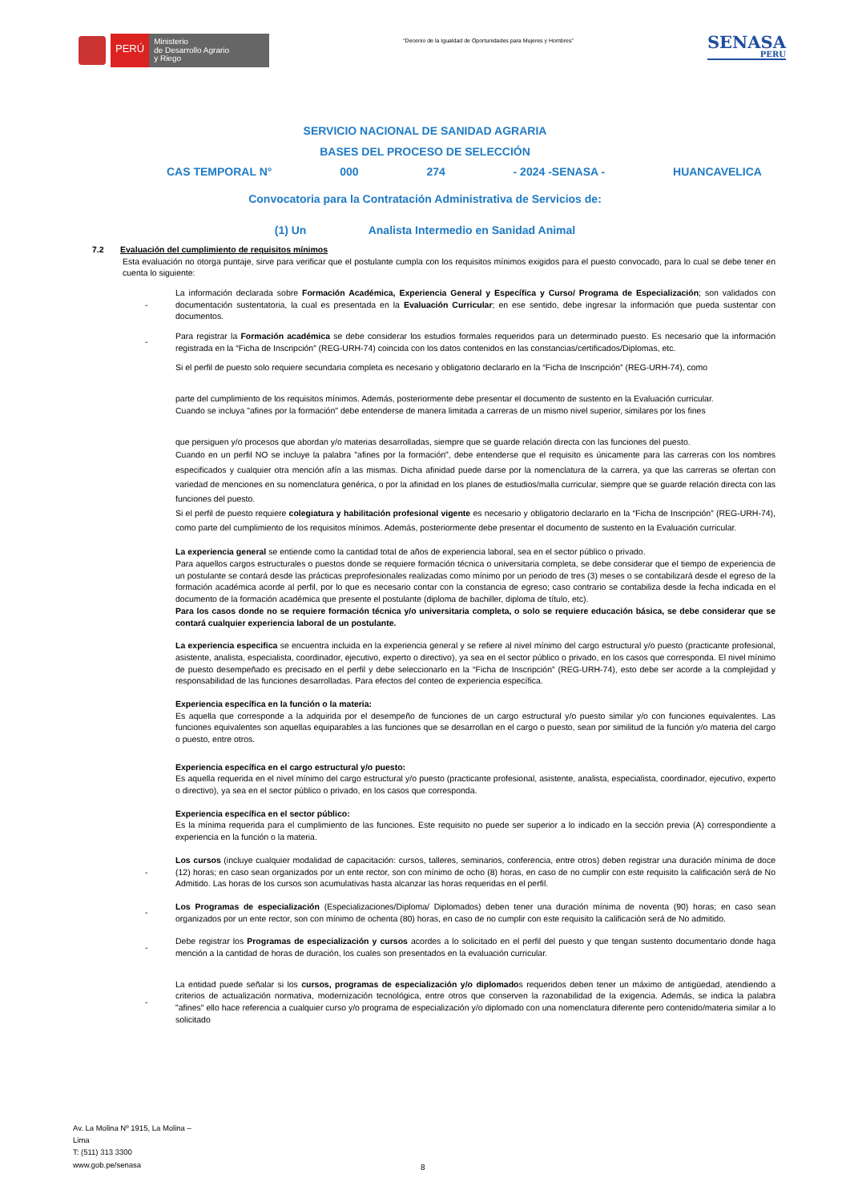PERÚ
Ministerio
de Desarrollo Agrario
y Riego
“Decenio de la Igualdad de Oportunidades para Mujeres y Hombres”
SENASA
PERU
SERVICIO NACIONAL DE SANIDAD AGRARIA
BASES DEL PROCESO DE SELECCIÓN
CAS TEMPORAL N° 000 274 - 2024 -SENASA - HUANCAVELICA
Convocatoria para la Contratación Administrativa de Servicios de:
(1) Un Analista Intermedio en Sanidad Animal
7.2 Evaluación del cumplimiento de requisitos mínimos
Esta evaluación no otorga puntaje, sirve para verificar que el postulante cumpla con los requisitos mínimos exigidos para el puesto convocado, para lo cual se debe tener en cuenta lo siguiente:
- La información declarada sobre Formación Académica, Experiencia General y Específica y Curso/ Programa de Especialización; son validados con documentación sustentatoria, la cual es presentada en la Evaluación Curricular; en ese sentido, debe ingresar la información que pueda sustentar con documentos.
- Para registrar la Formación académica se debe considerar los estudios formales requeridos para un determinado puesto. Es necesario que la información registrada en la “Ficha de Inscripción” (REG-URH-74) coincida con los datos contenidos en las constancias/certificados/Diplomas, etc.
Si el perfil de puesto solo requiere secundaria completa es necesario y obligatorio declararlo en la “Ficha de Inscripción” (REG-URH-74), como
parte del cumplimiento de los requisitos mínimos. Además, posteriormente debe presentar el documento de sustento en la Evaluación curricular.
Cuando se incluya "afines por la formación" debe entenderse de manera limitada a carreras de un mismo nivel superior, similares por los fines
que persiguen y/o procesos que abordan y/o materias desarrolladas, siempre que se guarde relación directa con las funciones del puesto.
Cuando en un perfil NO se incluye la palabra "afines por la formación", debe entenderse que el requisito es únicamente para las carreras con los nombres especificados y cualquier otra mención afín a las mismas. Dicha afinidad puede darse por la nomenclatura de la carrera, ya que las carreras se ofertan con variedad de menciones en su nomenclatura genérica, o por la afinidad en los planes de estudios/malla curricular, siempre que se guarde relación directa con las funciones del puesto.
Si el perfil de puesto requiere colegiatura y habilitación profesional vigente es necesario y obligatorio declararlo en la “Ficha de Inscripción” (REG-URH-74), como parte del cumplimiento de los requisitos mínimos. Además, posteriormente debe presentar el documento de sustento en la Evaluación curricular.
La experiencia general se entiende como la cantidad total de años de experiencia laboral, sea en el sector público o privado.
Para aquellos cargos estructurales o puestos donde se requiere formación técnica o universitaria completa, se debe considerar que el tiempo de experiencia de un postulante se contará desde las prácticas preprofesionales realizadas como mínimo por un periodo de tres (3) meses o se contabilizará desde el egreso de la formación académica acorde al perfil, por lo que es necesario contar con la constancia de egreso; caso contrario se contabiliza desde la fecha indicada en el documento de la formación académica que presente el postulante (diploma de bachiller, diploma de título, etc).
Para los casos donde no se requiere formación técnica y/o universitaria completa, o solo se requiere educación básica, se debe considerar que se contará cualquier experiencia laboral de un postulante.
La experiencia especifica se encuentra incluida en la experiencia general y se refiere al nivel mínimo del cargo estructural y/o puesto (practicante profesional, asistente, analista, especialista, coordinador, ejecutivo, experto o directivo), ya sea en el sector público o privado, en los casos que corresponda. El nivel mínimo de puesto desempeñado es precisado en el perfil y debe seleccionarlo en la “Ficha de Inscripción” (REG-URH-74), esto debe ser acorde a la complejidad y responsabilidad de las funciones desarrolladas. Para efectos del conteo de experiencia específica.
Experiencia específica en la función o la materia:
Es aquella que corresponde a la adquirida por el desempeño de funciones de un cargo estructural y/o puesto similar y/o con funciones equivalentes. Las funciones equivalentes son aquellas equiparables a las funciones que se desarrollan en el cargo o puesto, sean por similitud de la función y/o materia del cargo o puesto, entre otros.
Experiencia específica en el cargo estructural y/o puesto:
Es aquella requerida en el nivel mínimo del cargo estructural y/o puesto (practicante profesional, asistente, analista, especialista, coordinador, ejecutivo, experto o directivo), ya sea en el sector público o privado, en los casos que corresponda.
Experiencia específica en el sector público:
Es la mínima requerida para el cumplimiento de las funciones. Este requisito no puede ser superior a lo indicado en la sección previa (A) correspondiente a experiencia en la función o la materia.
- Los cursos (incluye cualquier modalidad de capacitación: cursos, talleres, seminarios, conferencia, entre otros) deben registrar una duración mínima de doce (12) horas; en caso sean organizados por un ente rector, son con mínimo de ocho (8) horas, en caso de no cumplir con este requisito la calificación será de No Admitido. Las horas de los cursos son acumulativas hasta alcanzar las horas requeridas en el perfil.
- Los Programas de especialización (Especializaciones/Diploma/ Diplomados) deben tener una duración mínima de noventa (90) horas; en caso sean organizados por un ente rector, son con mínimo de ochenta (80) horas, en caso de no cumplir con este requisito la calificación será de No admitido.
- Debe registrar los Programas de especialización y cursos acordes a lo solicitado en el perfil del puesto y que tengan sustento documentario donde haga mención a la cantidad de horas de duración, los cuales son presentados en la evaluación curricular.
- La entidad puede señalar si los cursos, programas de especialización y/o diplomados requeridos deben tener un máximo de antigüedad, atendiendo a criterios de actualización normativa, modernización tecnológica, entre otros que conserven la razonabilidad de la exigencia. Además, se indica la palabra "afines" ello hace referencia a cualquier curso y/o programa de especialización y/o diplomado con una nomenclatura diferente pero contenido/materia similar a lo solicitado
Av. La Molina Nº 1915, La Molina –
Lima
T: (511) 313 3300
www.gob.pe/senasa
8